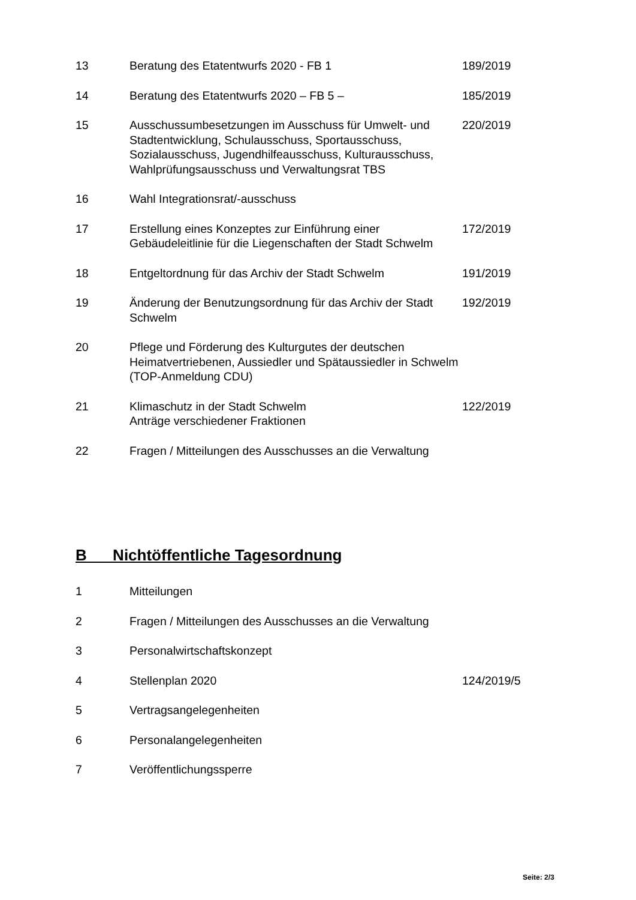| 13 | Beratung des Etatentwurfs 2020 - FB 1 | 189/2019 |
| 14 | Beratung des Etatentwurfs 2020 – FB 5 – | 185/2019 |
| 15 | Ausschussumbesetzungen im Ausschuss für Umwelt- und Stadtentwicklung, Schulausschuss, Sportausschuss, Sozialausschuss, Jugendhilfeausschuss, Kulturausschuss, Wahlprüfungsausschuss und Verwaltungsrat TBS | 220/2019 |
| 16 | Wahl Integrationsrat/-ausschuss | |
| 17 | Erstellung eines Konzeptes zur Einführung einer Gebäudeleitlinie für die Liegenschaften der Stadt Schwelm | 172/2019 |
| 18 | Entgeltordnung für das Archiv der Stadt Schwelm | 191/2019 |
| 19 | Änderung der Benutzungsordnung für das Archiv der Stadt Schwelm | 192/2019 |
| 20 | Pflege und Förderung des Kulturgutes der deutschen Heimatvertriebenen, Aussiedler und Spätaussiedler in Schwelm (TOP-Anmeldung CDU) | |
| 21 | Klimaschutz in der Stadt Schwelm Anträge verschiedener Fraktionen | 122/2019 |
| 22 | Fragen / Mitteilungen des Ausschusses an die Verwaltung | |
B Nichtöffentliche Tagesordnung
| 1 | Mitteilungen | |
| 2 | Fragen / Mitteilungen des Ausschusses an die Verwaltung | |
| 3 | Personalwirtschaftskonzept | |
| 4 | Stellenplan 2020 | 124/2019/5 |
| 5 | Vertragsangelegenheiten | |
| 6 | Personalangelegenheiten | |
| 7 | Veröffentlichungssperre | |
Seite: 2/3